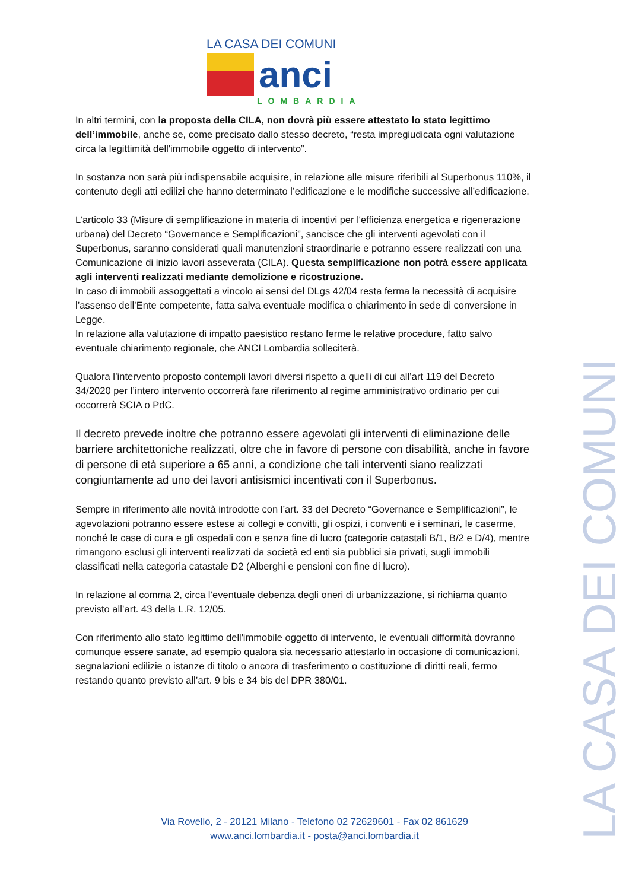LA CASA DEI COMUNI
anci
LOMBARDIA
In altri termini, con la proposta della CILA, non dovrà più essere attestato lo stato legittimo dell’immobile, anche se, come precisato dallo stesso decreto, “resta impregiudicata ogni valutazione circa la legittimità dell'immobile oggetto di intervento”.
In sostanza non sarà più indispensabile acquisire, in relazione alle misure riferibili al Superbonus 110%, il contenuto degli atti edilizi che hanno determinato l’edificazione e le modifiche successive all’edificazione.
L’articolo 33 (Misure di semplificazione in materia di incentivi per l'efficienza energetica e rigenerazione urbana) del Decreto “Governance e Semplificazioni”, sancisce che gli interventi agevolati con il Superbonus, saranno considerati quali manutenzioni straordinarie e potranno essere realizzati con una Comunicazione di inizio lavori asseverata (CILA). Questa semplificazione non potrà essere applicata agli interventi realizzati mediante demolizione e ricostruzione.
In caso di immobili assoggettati a vincolo ai sensi del DLgs 42/04 resta ferma la necessità di acquisire l’assenso dell’Ente competente, fatta salva eventuale modifica o chiarimento in sede di conversione in Legge.
In relazione alla valutazione di impatto paesistico restano ferme le relative procedure, fatto salvo eventuale chiarimento regionale, che ANCI Lombardia solleciterà.
Qualora l’intervento proposto contempli lavori diversi rispetto a quelli di cui all’art 119 del Decreto 34/2020 per l’intero intervento occorrerà fare riferimento al regime amministrativo ordinario per cui occorrerà SCIA o PdC.
Il decreto prevede inoltre che potranno essere agevolati gli interventi di eliminazione delle barriere architettoniche realizzati, oltre che in favore di persone con disabilità, anche in favore di persone di età superiore a 65 anni, a condizione che tali interventi siano realizzati congiuntamente ad uno dei lavori antisismici incentivati con il Superbonus.
Sempre in riferimento alle novità introdotte con l’art. 33 del Decreto “Governance e Semplificazioni”, le agevolazioni potranno essere estese ai collegi e convitti, gli ospizi, i conventi e i seminari, le caserme, nonché le case di cura e gli ospedali con e senza fine di lucro (categorie catastali B/1, B/2 e D/4), mentre rimangono esclusi gli interventi realizzati da società ed enti sia pubblici sia privati, sugli immobili classificati nella categoria catastale D2 (Alberghi e pensioni con fine di lucro).
In relazione al comma 2, circa l’eventuale debenza degli oneri di urbanizzazione, si richiama quanto previsto all’art. 43 della L.R. 12/05.
Con riferimento allo stato legittimo dell'immobile oggetto di intervento, le eventuali difformità dovranno comunque essere sanate, ad esempio qualora sia necessario attestarlo in occasione di comunicazioni, segnalazioni edilizie o istanze di titolo o ancora di trasferimento o costituzione di diritti reali, fermo restando quanto previsto all’art. 9 bis e 34 bis del DPR 380/01.
LA CASA DEI COMUNI
Via Rovello, 2 - 20121 Milano - Telefono 02 72629601 - Fax 02 861629
www.anci.lombardia.it - posta@anci.lombardia.it